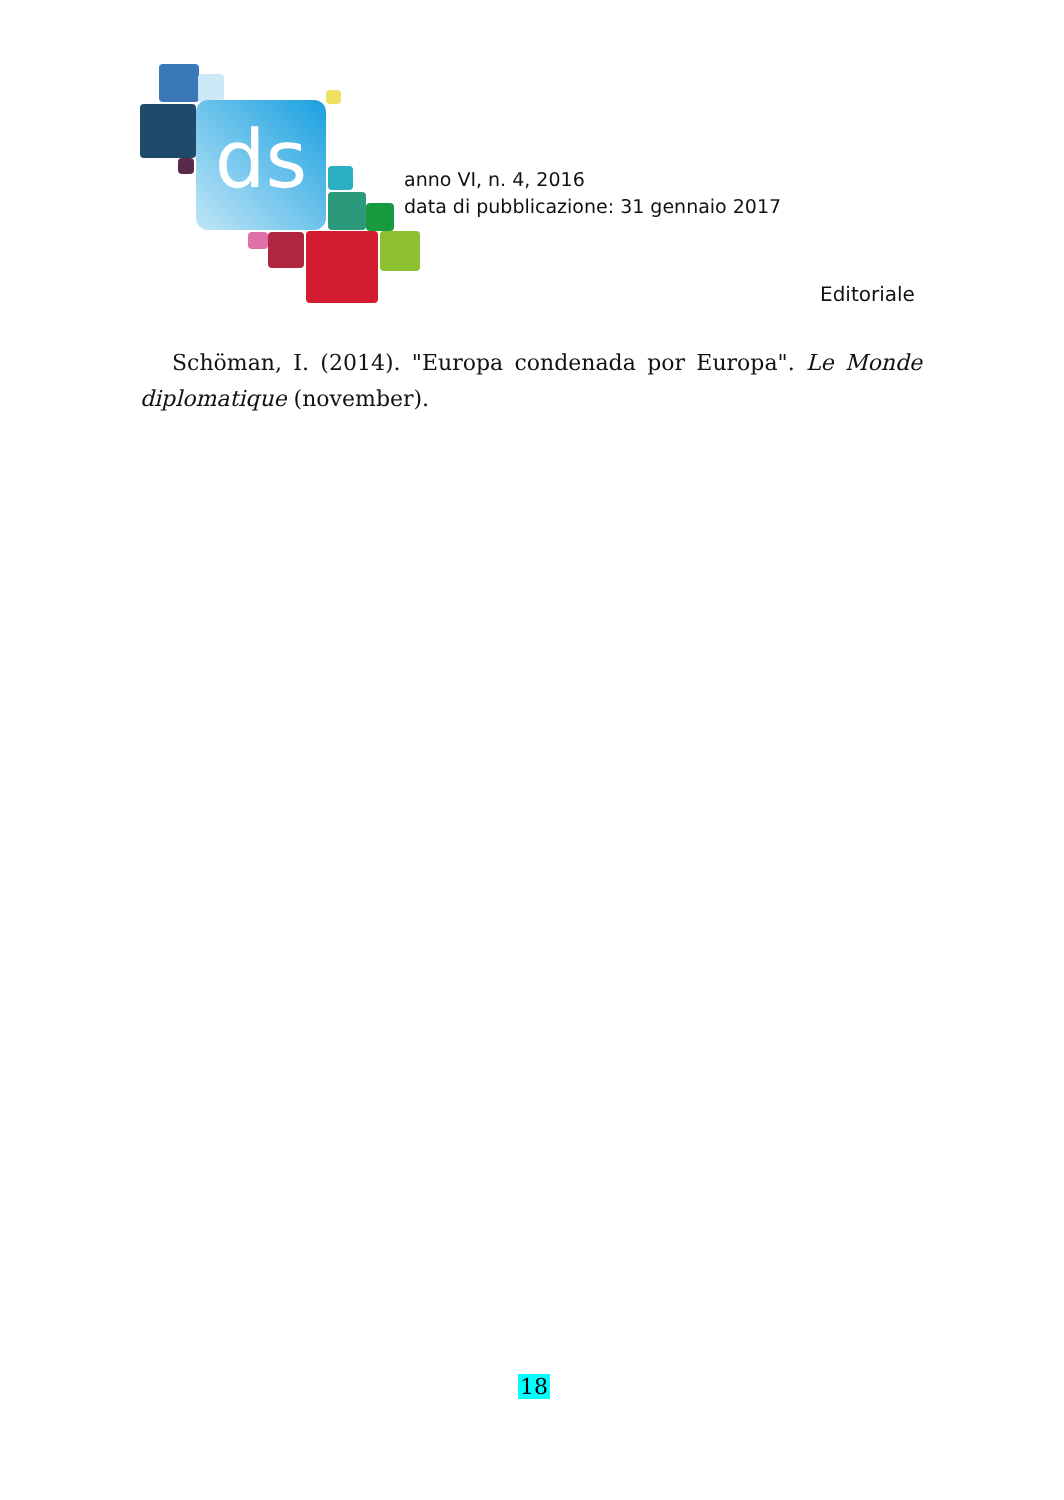ds
anno VI, n. 4, 2016
data di pubblicazione: 31 gennaio 2017
Editoriale
Schöman, I. (2014). "Europa condenada por Europa". Le Monde diplomatique (november).
18